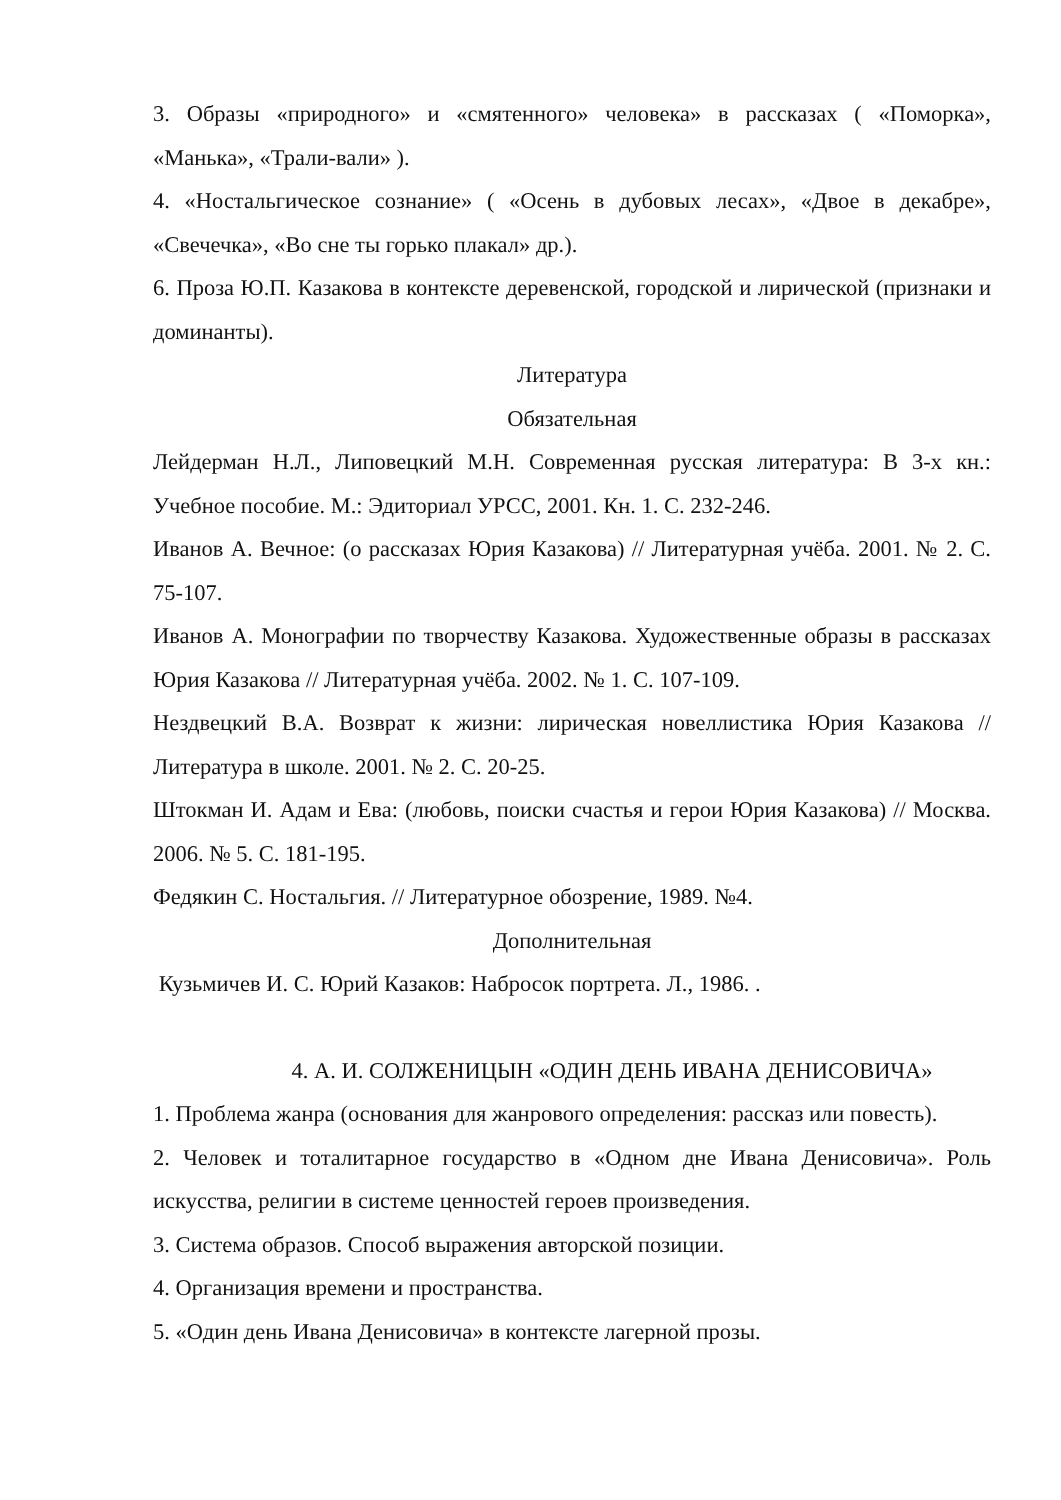3. Образы «природного» и «смятенного» человека» в рассказах ( «Поморка», «Манька», «Трали-вали» ).
4. «Ностальгическое сознание» ( «Осень в дубовых лесах», «Двое в декабре», «Свечечка», «Во сне ты горько плакал» др.).
6. Проза Ю.П. Казакова в контексте деревенской, городской и лирической (признаки и доминанты).
Литература
Обязательная
Лейдерман Н.Л., Липовецкий М.Н. Современная русская литература: В 3-х кн.: Учебное пособие. М.: Эдиториал УРСС, 2001. Кн. 1. С. 232-246.
Иванов А. Вечное: (о рассказах Юрия Казакова) // Литературная учёба. 2001. № 2. С. 75-107.
Иванов А. Монографии по творчеству Казакова. Художественные образы в рассказах Юрия Казакова // Литературная учёба. 2002. № 1. С. 107-109.
Нездвецкий В.А. Возврат к жизни: лирическая новеллистика Юрия Казакова // Литература в школе. 2001. № 2. С. 20-25.
Штокман И. Адам и Ева: (любовь, поиски счастья и герои Юрия Казакова) // Москва. 2006. № 5. С. 181-195.
Федякин С. Ностальгия. // Литературное обозрение, 1989. №4.
Дополнительная
Кузьмичев И. С. Юрий Казаков: Набросок портрета. Л., 1986. .
4. А. И. СОЛЖЕНИЦЫН «ОДИН ДЕНЬ ИВАНА ДЕНИСОВИЧА»
1. Проблема жанра (основания для жанрового определения: рассказ или повесть).
2. Человек и тоталитарное государство в «Одном дне Ивана Денисовича». Роль искусства, религии в системе ценностей героев произведения.
3. Система образов. Способ выражения авторской позиции.
4. Организация времени и пространства.
5. «Один день Ивана Денисовича» в контексте лагерной прозы.